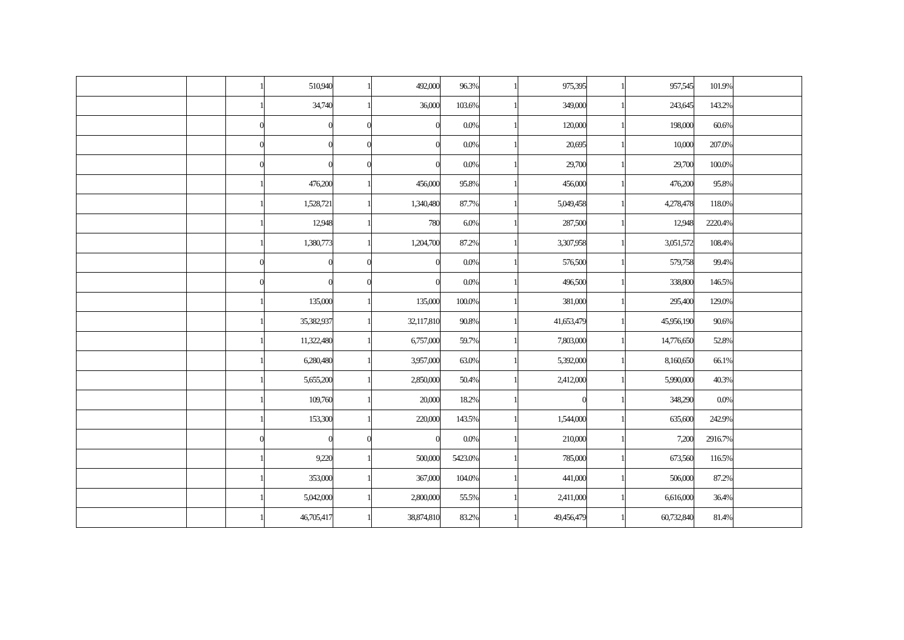| | | 1 | 510,940 | 1 | 492,000 | 96.3% | 1 | 975,395 | 1 | 957,545 | 101.9% | |
| | | 1 | 34,740 | 1 | 36,000 | 103.6% | 1 | 349,000 | 1 | 243,645 | 143.2% | |
| | | 0 | 0 | 0 | 0 | 0.0% | 1 | 120,000 | 1 | 198,000 | 60.6% | |
| | | 0 | 0 | 0 | 0 | 0.0% | 1 | 20,695 | 1 | 10,000 | 207.0% | |
| | | 0 | 0 | 0 | 0 | 0.0% | 1 | 29,700 | 1 | 29,700 | 100.0% | |
| | | 1 | 476,200 | 1 | 456,000 | 95.8% | 1 | 456,000 | 1 | 476,200 | 95.8% | |
| | | 1 | 1,528,721 | 1 | 1,340,480 | 87.7% | 1 | 5,049,458 | 1 | 4,278,478 | 118.0% | |
| | | 1 | 12,948 | 1 | 780 | 6.0% | 1 | 287,500 | 1 | 12,948 | 2220.4% | |
| | | 1 | 1,380,773 | 1 | 1,204,700 | 87.2% | 1 | 3,307,958 | 1 | 3,051,572 | 108.4% | |
| | | 0 | 0 | 0 | 0 | 0.0% | 1 | 576,500 | 1 | 579,758 | 99.4% | |
| | | 0 | 0 | 0 | 0 | 0.0% | 1 | 496,500 | 1 | 338,800 | 146.5% | |
| | | 1 | 135,000 | 1 | 135,000 | 100.0% | 1 | 381,000 | 1 | 295,400 | 129.0% | |
| | | 1 | 35,382,937 | 1 | 32,117,810 | 90.8% | 1 | 41,653,479 | 1 | 45,956,190 | 90.6% | |
| | | 1 | 11,322,480 | 1 | 6,757,000 | 59.7% | 1 | 7,803,000 | 1 | 14,776,650 | 52.8% | |
| | | 1 | 6,280,480 | 1 | 3,957,000 | 63.0% | 1 | 5,392,000 | 1 | 8,160,650 | 66.1% | |
| | | 1 | 5,655,200 | 1 | 2,850,000 | 50.4% | 1 | 2,412,000 | 1 | 5,990,000 | 40.3% | |
| | | 1 | 109,760 | 1 | 20,000 | 18.2% | 1 | 0 | 1 | 348,290 | 0.0% | |
| | | 1 | 153,300 | 1 | 220,000 | 143.5% | 1 | 1,544,000 | 1 | 635,600 | 242.9% | |
| | | 0 | 0 | 0 | 0 | 0.0% | 1 | 210,000 | 1 | 7,200 | 2916.7% | |
| | | 1 | 9,220 | 1 | 500,000 | 5423.0% | 1 | 785,000 | 1 | 673,560 | 116.5% | |
| | | 1 | 353,000 | 1 | 367,000 | 104.0% | 1 | 441,000 | 1 | 506,000 | 87.2% | |
| | | 1 | 5,042,000 | 1 | 2,800,000 | 55.5% | 1 | 2,411,000 | 1 | 6,616,000 | 36.4% | |
| | | 1 | 46,705,417 | 1 | 38,874,810 | 83.2% | 1 | 49,456,479 | 1 | 60,732,840 | 81.4% | |